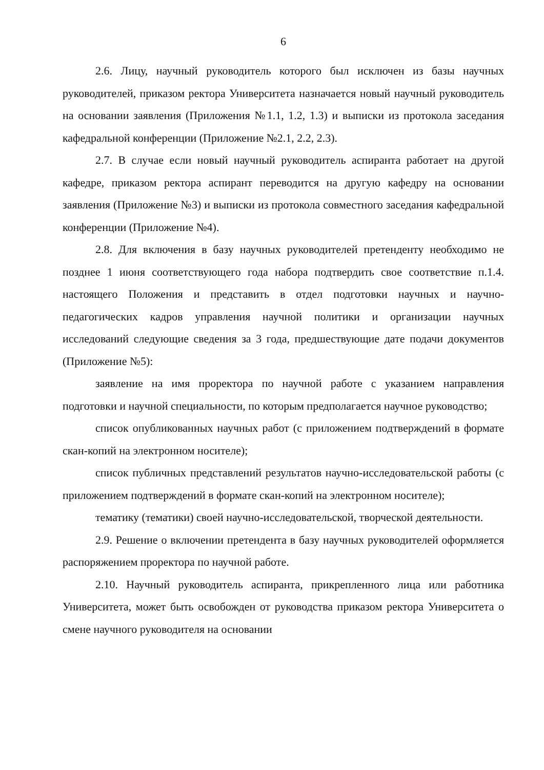6
2.6. Лицу, научный руководитель которого был исключен из базы научных руководителей, приказом ректора Университета назначается новый научный руководитель на основании заявления (Приложения №1.1, 1.2, 1.3) и выписки из протокола заседания кафедральной конференции (Приложение №2.1, 2.2, 2.3).
2.7. В случае если новый научный руководитель аспиранта работает на другой кафедре, приказом ректора аспирант переводится на другую кафедру на основании заявления (Приложение №3) и выписки из протокола совместного заседания кафедральной конференции (Приложение №4).
2.8. Для включения в базу научных руководителей претенденту необходимо не позднее 1 июня соответствующего года набора подтвердить свое соответствие п.1.4. настоящего Положения и представить в отдел подготовки научных и научно-педагогических кадров управления научной политики и организации научных исследований следующие сведения за 3 года, предшествующие дате подачи документов (Приложение №5):
заявление на имя проректора по научной работе с указанием направления подготовки и научной специальности, по которым предполагается научное руководство;
список опубликованных научных работ (с приложением подтверждений в формате скан-копий на электронном носителе);
список публичных представлений результатов научно-исследовательской работы (с приложением подтверждений в формате скан-копий на электронном носителе);
тематику (тематики) своей научно-исследовательской, творческой деятельности.
2.9. Решение о включении претендента в базу научных руководителей оформляется распоряжением проректора по научной работе.
2.10. Научный руководитель аспиранта, прикрепленного лица или работника Университета, может быть освобожден от руководства приказом ректора Университета о смене научного руководителя на основании